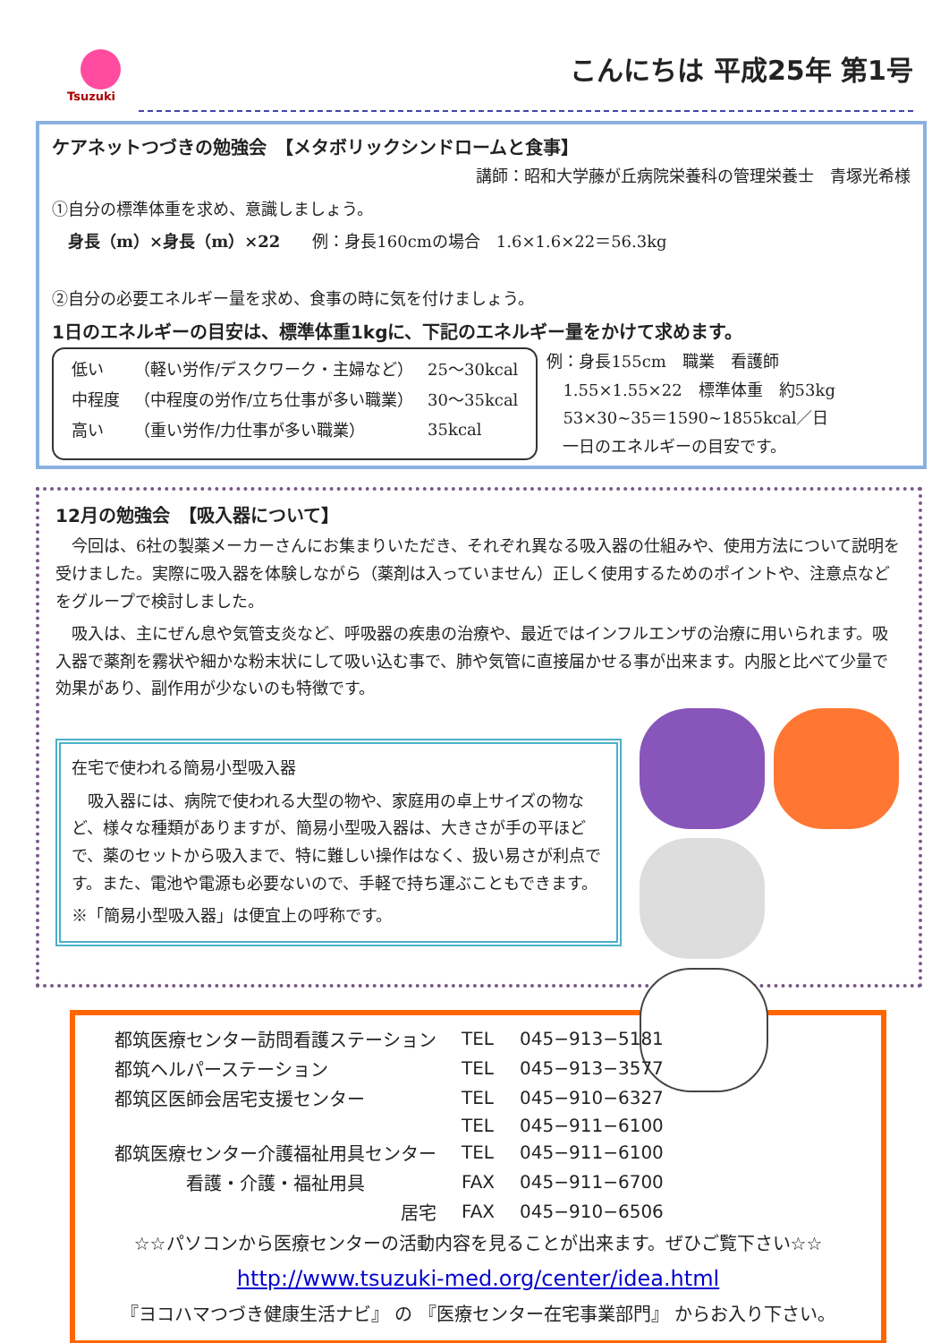Tsuzuki
こんにちは 平成25年 第1号
ケアネットつづきの勉強会　【メタボリックシンドロームと食事】
講師：昭和大学藤が丘病院栄養科の管理栄養士　青塚光希様
①自分の標準体重を求め、意識しましょう。
　身長（m）×身長（m）×22　　例：身長160cmの場合　1.6×1.6×22＝56.3kg
②自分の必要エネルギー量を求め、食事の時に気を付けましょう。
1日のエネルギーの目安は、標準体重1kgに、下記のエネルギー量をかけて求めます。
| 低い | （軽い労作/デスクワーク・主婦など） | 25～30kcal |
| 中程度 | （中程度の労作/立ち仕事が多い職業） | 30～35kcal |
| 高い | （重い労作/力仕事が多い職業） | 35kcal |
例：身長155cm　職業　看護師
　1.55×1.55×22　標準体重　約53kg
　53×30~35＝1590~1855kcal／日
　一日のエネルギーの目安です。
12月の勉強会　【吸入器について】
　今回は、6社の製薬メーカーさんにお集まりいただき、それぞれ異なる吸入器の仕組みや、使用方法について説明を受けました。実際に吸入器を体験しながら（薬剤は入っていません）正しく使用するためのポイントや、注意点などをグループで検討しました。
　吸入は、主にぜん息や気管支炎など、呼吸器の疾患の治療や、最近ではインフルエンザの治療に用いられます。吸入器で薬剤を霧状や細かな粉末状にして吸い込む事で、肺や気管に直接届かせる事が出来ます。内服と比べて少量で効果があり、副作用が少ないのも特徴です。
在宅で使われる簡易小型吸入器
　吸入器には、病院で使われる大型の物や、家庭用の卓上サイズの物など、様々な種類がありますが、簡易小型吸入器は、大きさが手の平ほどで、薬のセットから吸入まで、特に難しい操作はなく、扱い易さが利点です。また、電池や電源も必要ないので、手軽で持ち運ぶこともできます。
※「簡易小型吸入器」は便宜上の呼称です。
| 都筑医療センター訪問看護ステーション | TEL | 045−913−5181 |
| 都筑ヘルパーステーション | TEL | 045−913−3577 |
| 都筑区医師会居宅支援センター | TEL | 045−910−6327 |
| | TEL | 045−911−6100 |
| 都筑医療センター介護福祉用具センター | TEL | 045−911−6100 |
| 看護・介護・福祉用具 | FAX | 045−911−6700 |
| 居宅 | FAX | 045−910−6506 |
☆☆パソコンから医療センターの活動内容を見ることが出来ます。ぜひご覧下さい☆☆
http://www.tsuzuki-med.org/center/idea.html
『ヨコハマつづき健康生活ナビ』 の 『医療センター在宅事業部門』 からお入り下さい。